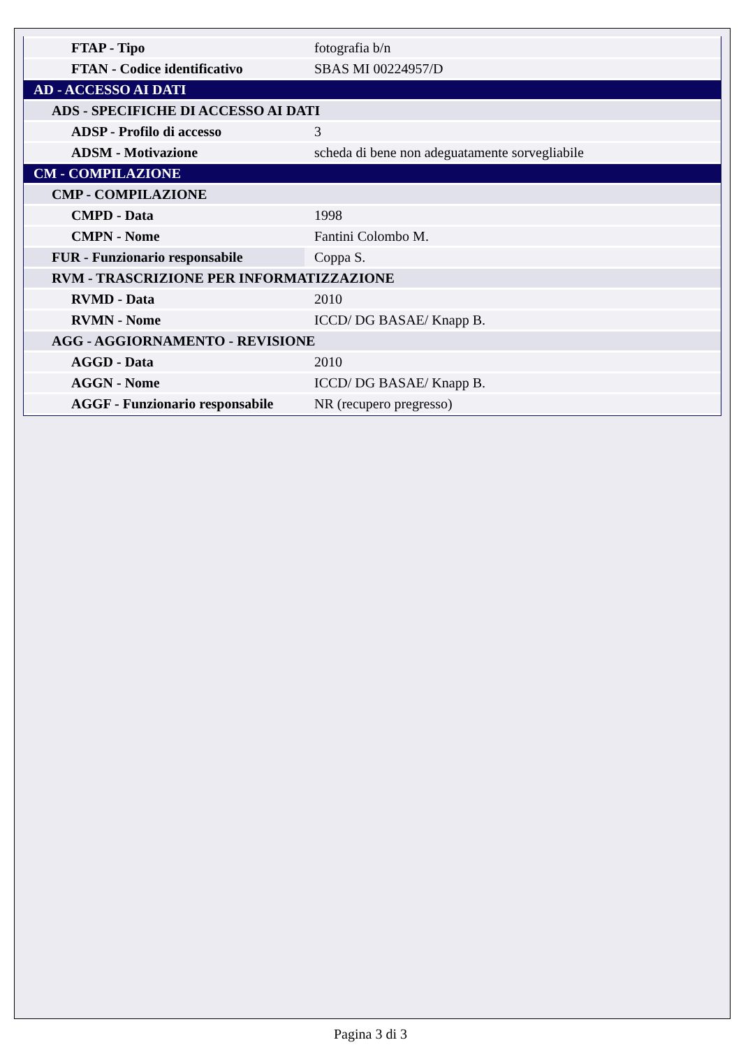| FTAP - Tipo | fotografia b/n |
| FTAN - Codice identificativo | SBAS MI 00224957/D |
| AD - ACCESSO AI DATI | |
| ADS - SPECIFICHE DI ACCESSO AI DATI | |
| ADSP - Profilo di accesso | 3 |
| ADSM - Motivazione | scheda di bene non adeguatamente sorvegliabile |
| CM - COMPILAZIONE | |
| CMP - COMPILAZIONE | |
| CMPD - Data | 1998 |
| CMPN - Nome | Fantini Colombo M. |
| FUR - Funzionario responsabile | Coppa S. |
| RVM - TRASCRIZIONE PER INFORMATIZZAZIONE | |
| RVMD - Data | 2010 |
| RVMN - Nome | ICCD/ DG BASAE/ Knapp B. |
| AGG - AGGIORNAMENTO - REVISIONE | |
| AGGD - Data | 2010 |
| AGGN - Nome | ICCD/ DG BASAE/ Knapp B. |
| AGGF - Funzionario responsabile | NR (recupero pregresso) |
Pagina 3 di 3